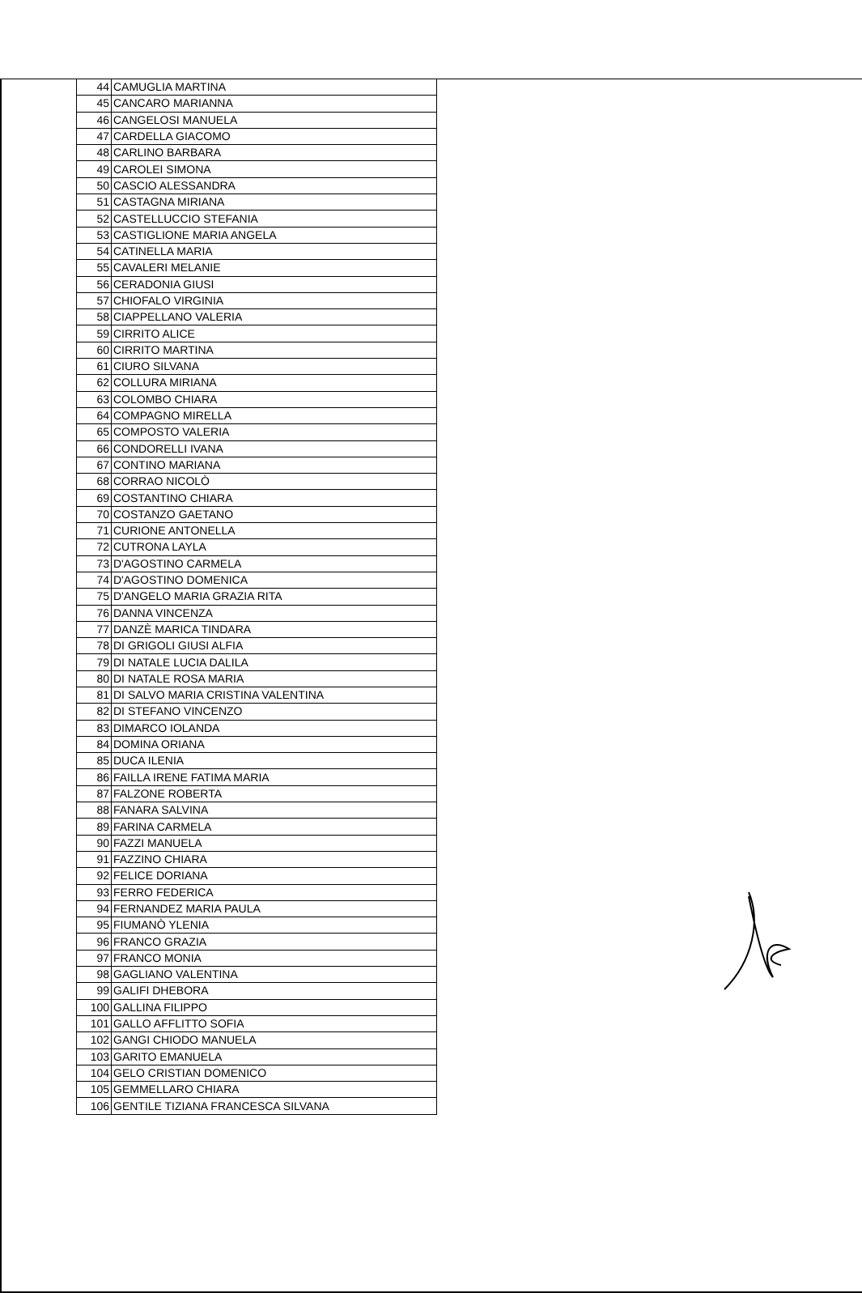| 44 | CAMUGLIA MARTINA |
| 45 | CANCARO MARIANNA |
| 46 | CANGELOSI MANUELA |
| 47 | CARDELLA GIACOMO |
| 48 | CARLINO BARBARA |
| 49 | CAROLEI SIMONA |
| 50 | CASCIO ALESSANDRA |
| 51 | CASTAGNA MIRIANA |
| 52 | CASTELLUCCIO STEFANIA |
| 53 | CASTIGLIONE MARIA ANGELA |
| 54 | CATINELLA MARIA |
| 55 | CAVALERI MELANIE |
| 56 | CERADONIA GIUSI |
| 57 | CHIOFALO VIRGINIA |
| 58 | CIAPPELLANO VALERIA |
| 59 | CIRRITO ALICE |
| 60 | CIRRITO MARTINA |
| 61 | CIURO SILVANA |
| 62 | COLLURA MIRIANA |
| 63 | COLOMBO CHIARA |
| 64 | COMPAGNO MIRELLA |
| 65 | COMPOSTO VALERIA |
| 66 | CONDORELLI IVANA |
| 67 | CONTINO MARIANA |
| 68 | CORRAO NICOLÒ |
| 69 | COSTANTINO CHIARA |
| 70 | COSTANZO GAETANO |
| 71 | CURIONE ANTONELLA |
| 72 | CUTRONA LAYLA |
| 73 | D'AGOSTINO CARMELA |
| 74 | D'AGOSTINO DOMENICA |
| 75 | D'ANGELO MARIA GRAZIA RITA |
| 76 | DANNA VINCENZA |
| 77 | DANZÈ MARICA TINDARA |
| 78 | DI GRIGOLI GIUSI ALFIA |
| 79 | DI NATALE LUCIA DALILA |
| 80 | DI NATALE ROSA MARIA |
| 81 | DI SALVO MARIA CRISTINA VALENTINA |
| 82 | DI STEFANO VINCENZO |
| 83 | DIMARCO IOLANDA |
| 84 | DOMINA ORIANA |
| 85 | DUCA ILENIA |
| 86 | FAILLA IRENE FATIMA MARIA |
| 87 | FALZONE ROBERTA |
| 88 | FANARA SALVINA |
| 89 | FARINA CARMELA |
| 90 | FAZZI MANUELA |
| 91 | FAZZINO CHIARA |
| 92 | FELICE DORIANA |
| 93 | FERRO FEDERICA |
| 94 | FERNANDEZ MARIA PAULA |
| 95 | FIUMANÒ YLENIA |
| 96 | FRANCO GRAZIA |
| 97 | FRANCO MONIA |
| 98 | GAGLIANO VALENTINA |
| 99 | GALIFI DHEBORA |
| 100 | GALLINA FILIPPO |
| 101 | GALLO AFFLITTO SOFIA |
| 102 | GANGI CHIODO MANUELA |
| 103 | GARITO EMANUELA |
| 104 | GELO CRISTIAN DOMENICO |
| 105 | GEMMELLARO CHIARA |
| 106 | GENTILE TIZIANA FRANCESCA SILVANA |